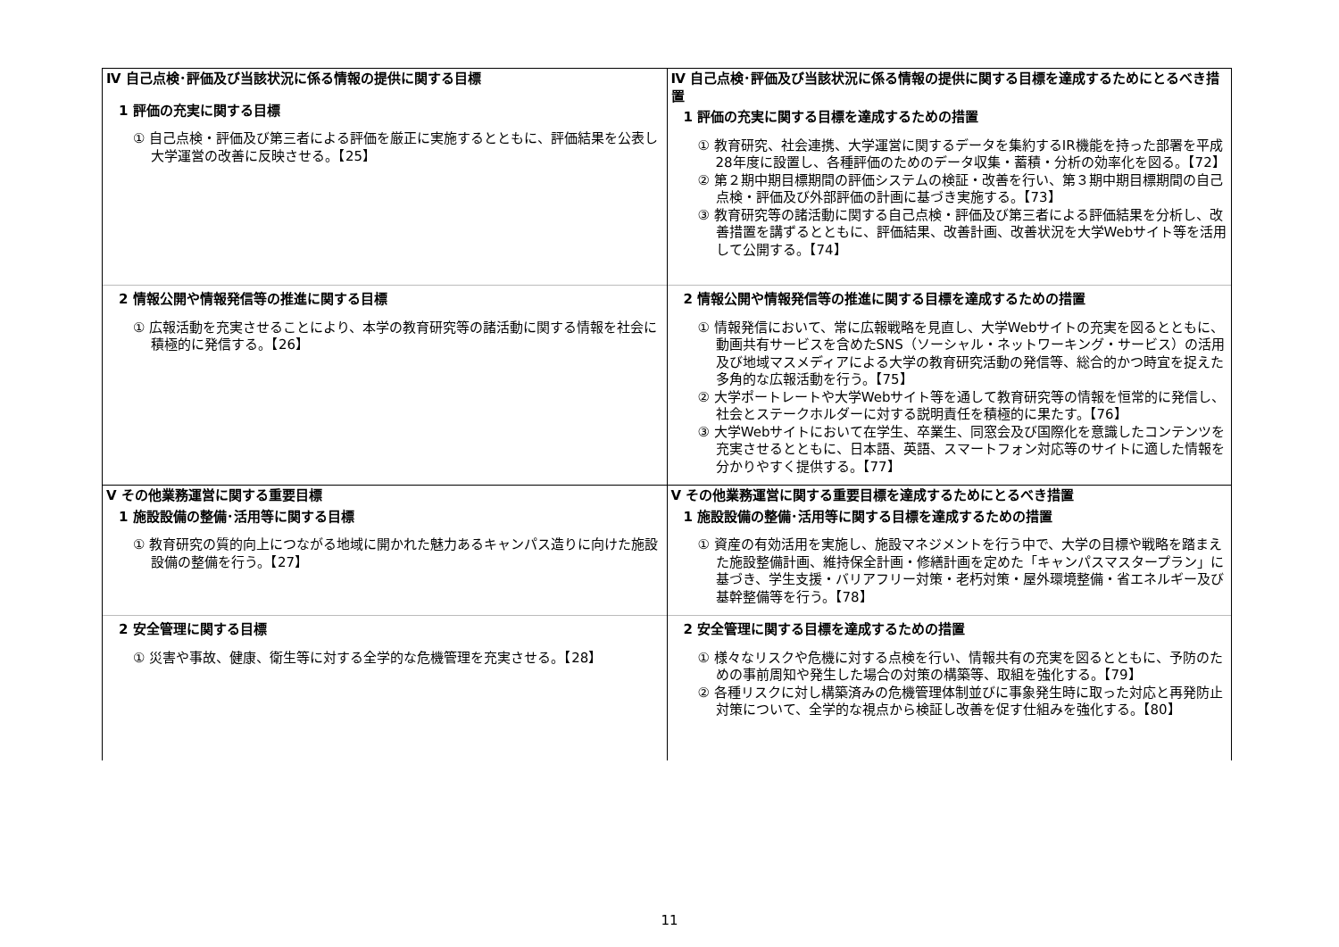| Ⅳ 自己点検･評価及び当該状況に係る情報の提供に関する目標 1 評価の充実に関する目標 ① 自己点検・評価及び第三者による評価を厳正に実施するとともに、評価結果を公表し大学運営の改善に反映させる。【25】 | Ⅳ 自己点検･評価及び当該状況に係る情報の提供に関する目標を達成するためにとるべき措置 1 評価の充実に関する目標を達成するための措置 ① 教育研究、社会連携、大学運営に関するデータを集約するIR機能を持った部署を平成28年度に設置し、各種評価のためのデータ収集・蓄積・分析の効率化を図る。【72】 ② 第２期中期目標期間の評価システムの検証・改善を行い、第３期中期目標期間の自己点検・評価及び外部評価の計画に基づき実施する。【73】 ③ 教育研究等の諸活動に関する自己点検・評価及び第三者による評価結果を分析し、改善措置を講ずるとともに、評価結果、改善計画、改善状況を大学Webサイト等を活用して公開する。【74】 |
| 2 情報公開や情報発信等の推進に関する目標 ① 広報活動を充実させることにより、本学の教育研究等の諸活動に関する情報を社会に積極的に発信する。【26】 | 2 情報公開や情報発信等の推進に関する目標を達成するための措置 ① 情報発信において、常に広報戦略を見直し、大学Webサイトの充実を図るとともに、動画共有サービスを含めたSNS（ソーシャル・ネットワーキング・サービス）の活用及び地域マスメディアによる大学の教育研究活動の発信等、総合的かつ時宜を捉えた多角的な広報活動を行う。【75】 ② 大学ポートレートや大学Webサイト等を通して教育研究等の情報を恒常的に発信し、社会とステークホルダーに対する説明責任を積極的に果たす。【76】 ③ 大学Webサイトにおいて在学生、卒業生、同窓会及び国際化を意識したコンテンツを充実させるとともに、日本語、英語、スマートフォン対応等のサイトに適した情報を分かりやすく提供する。【77】 |
| Ⅴ その他業務運営に関する重要目標 1 施設設備の整備･活用等に関する目標 ① 教育研究の質的向上につながる地域に開かれた魅力あるキャンパス造りに向けた施設設備の整備を行う。【27】 | Ⅴ その他業務運営に関する重要目標を達成するためにとるべき措置 1 施設設備の整備･活用等に関する目標を達成するための措置 ① 資産の有効活用を実施し、施設マネジメントを行う中で、大学の目標や戦略を踏まえた施設整備計画、維持保全計画・修繕計画を定めた「キャンパスマスタープラン」に基づき、学生支援・バリアフリー対策・老朽対策・屋外環境整備・省エネルギー及び基幹整備等を行う。【78】 |
| 2 安全管理に関する目標 ① 災害や事故、健康、衛生等に対する全学的な危機管理を充実させる。【28】 | 2 安全管理に関する目標を達成するための措置 ① 様々なリスクや危機に対する点検を行い、情報共有の充実を図るとともに、予防のための事前周知や発生した場合の対策の構築等、取組を強化する。【79】 ② 各種リスクに対し構築済みの危機管理体制並びに事象発生時に取った対応と再発防止対策について、全学的な視点から検証し改善を促す仕組みを強化する。【80】 |
11